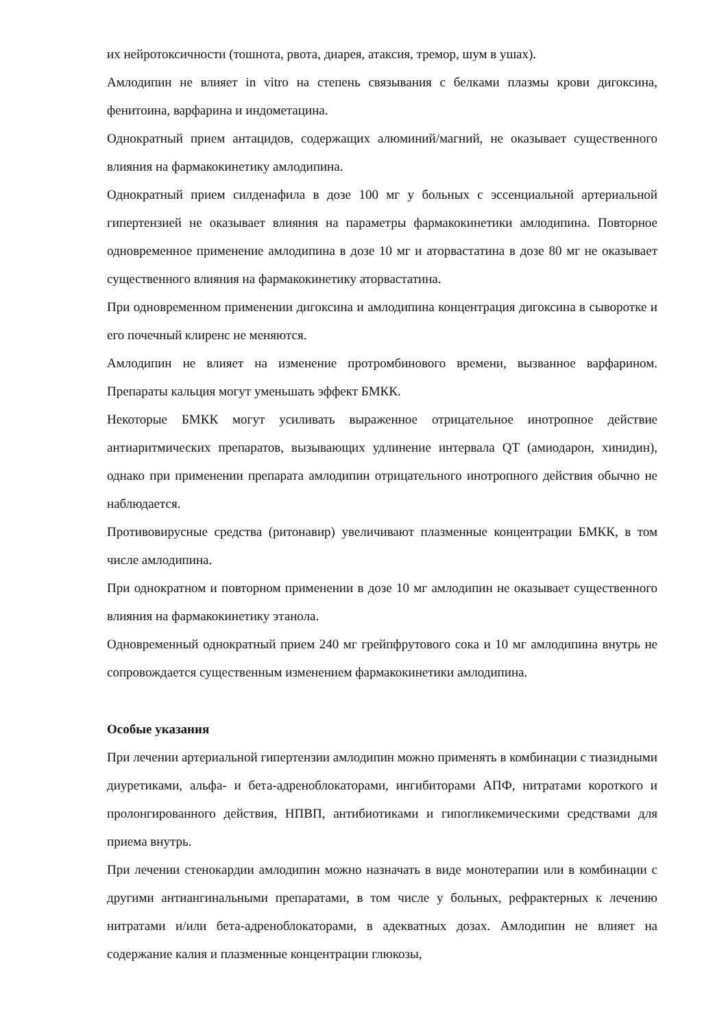их нейротоксичности (тошнота, рвота, диарея, атаксия, тремор, шум в ушах).
Амлодипин не влияет in vitro на степень связывания с белками плазмы крови дигоксина, фенитоина, варфарина и индометацина.
Однократный прием антацидов, содержащих алюминий/магний, не оказывает существенного влияния на фармакокинетику амлодипина.
Однократный прием силденафила в дозе 100 мг у больных с эссенциальной артериальной гипертензией не оказывает влияния на параметры фармакокинетики амлодипина. Повторное одновременное применение амлодипина в дозе 10 мг и аторвастатина в дозе 80 мг не оказывает существенного влияния на фармакокинетику аторвастатина.
При одновременном применении дигоксина и амлодипина концентрация дигоксина в сыворотке и его почечный клиренс не меняются.
Амлодипин не влияет на изменение протромбинового времени, вызванное варфарином. Препараты кальция могут уменьшать эффект БМКК.
Некоторые БМКК могут усиливать выраженное отрицательное инотропное действие антиаритмических препаратов, вызывающих удлинение интервала QT (амиодарон, хинидин), однако при применении препарата амлодипин отрицательного инотропного действия обычно не наблюдается.
Противовирусные средства (ритонавир) увеличивают плазменные концентрации БМКК, в том числе амлодипина.
При однократном и повторном применении в дозе 10 мг амлодипин не оказывает существенного влияния на фармакокинетику этанола.
Одновременный однократный прием 240 мг грейпфрутового сока и 10 мг амлодипина внутрь не сопровождается существенным изменением фармакокинетики амлодипина.
Особые указания
При лечении артериальной гипертензии амлодипин можно применять в комбинации с тиазидными диуретиками, альфа- и бета-адреноблокаторами, ингибиторами АПФ, нитратами короткого и пролонгированного действия, НПВП, антибиотиками и гипогликемическими средствами для приема внутрь.
При лечении стенокардии амлодипин можно назначать в виде монотерапии или в комбинации с другими антиангинальными препаратами, в том числе у больных, рефрактерных к лечению нитратами и/или бета-адреноблокаторами, в адекватных дозах. Амлодипин не влияет на содержание калия и плазменные концентрации глюкозы,